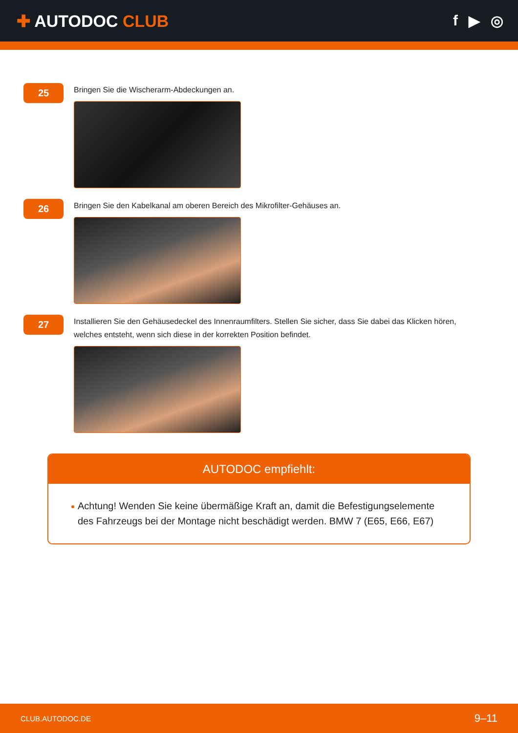✚ AUTODOC CLUB f ▶ ◎
25
Bringen Sie die Wischerarm-Abdeckungen an.
26
Bringen Sie den Kabelkanal am oberen Bereich des Mikrofilter-Gehäuses an.
27
Installieren Sie den Gehäusedeckel des Innenraumfilters. Stellen Sie sicher, dass Sie dabei das Klicken hören, welches entsteht, wenn sich diese in der korrekten Position befindet.
AUTODOC empfiehlt:
Achtung! Wenden Sie keine übermäßige Kraft an, damit die Befestigungselemente des Fahrzeugs bei der Montage nicht beschädigt werden. BMW 7 (E65, E66, E67)
CLUB.AUTODOC.DE 9–11